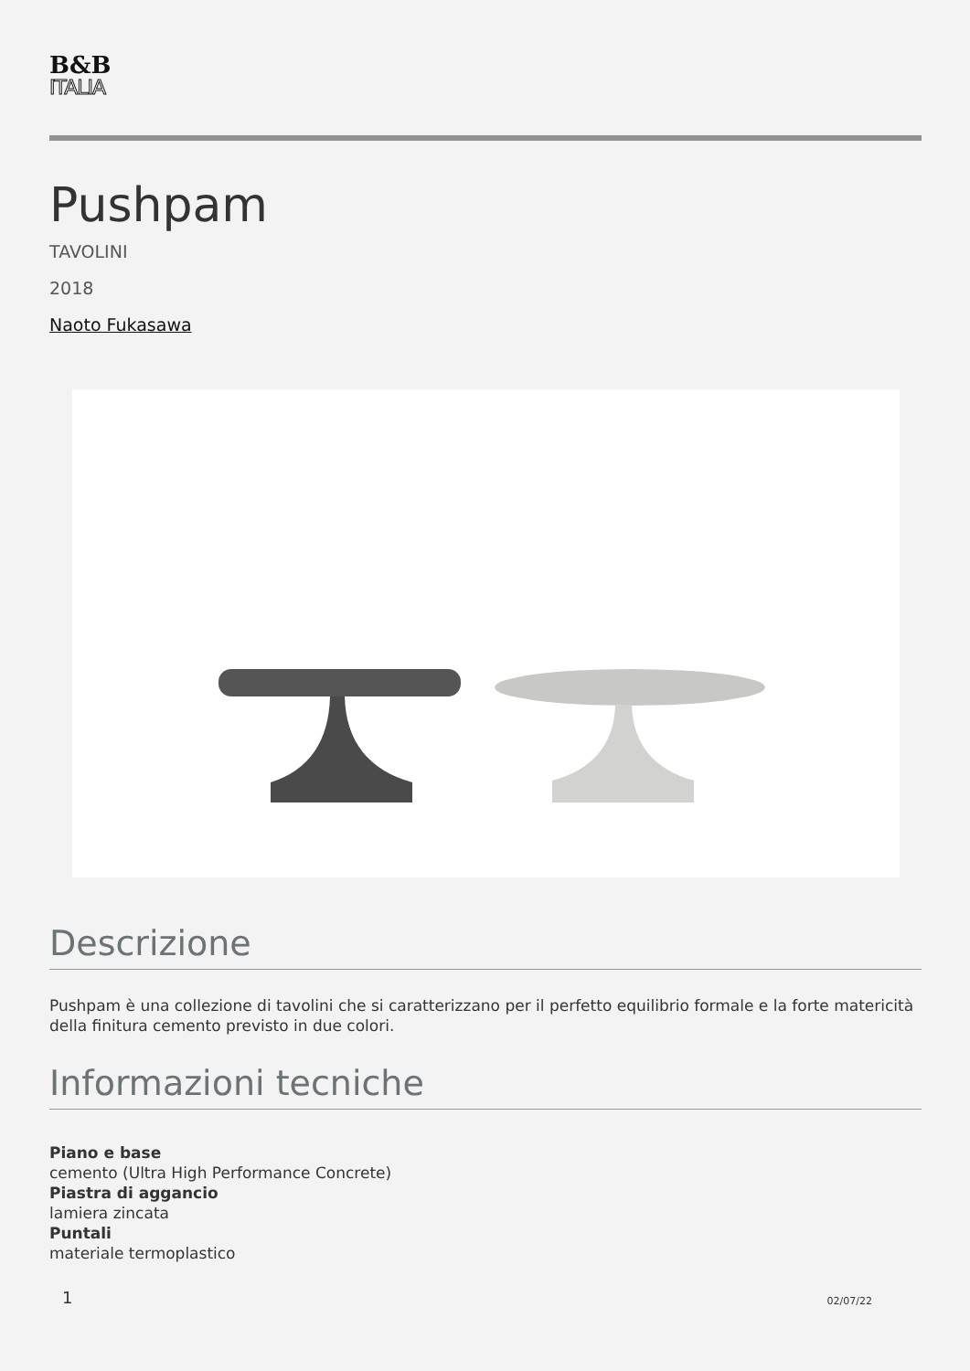B&B
ITALIA
Pushpam
TAVOLINI
2018
Naoto Fukasawa
Descrizione
Pushpam è una collezione di tavolini che si caratterizzano per il perfetto equilibrio formale e la forte matericità della finitura cemento previsto in due colori.
Informazioni tecniche
Piano e base
cemento (Ultra High Performance Concrete)
Piastra di aggancio
lamiera zincata
Puntali
materiale termoplastico
1 02/07/22